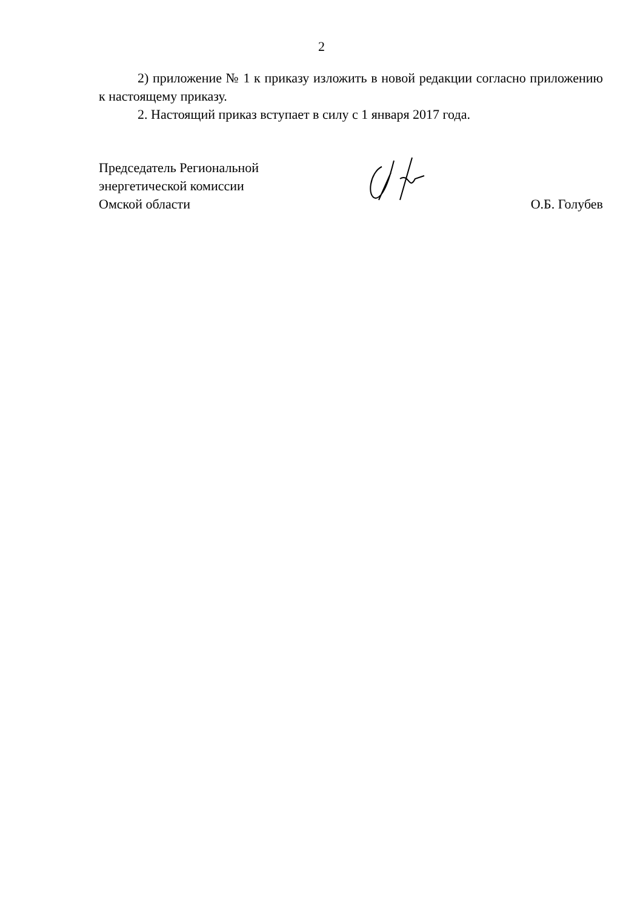2
2) приложение № 1 к приказу изложить в новой редакции согласно приложению к настоящему приказу.
2. Настоящий приказ вступает в силу с 1 января 2017 года.
Председатель Региональной
энергетической комиссии
Омской области
О.Б. Голубев